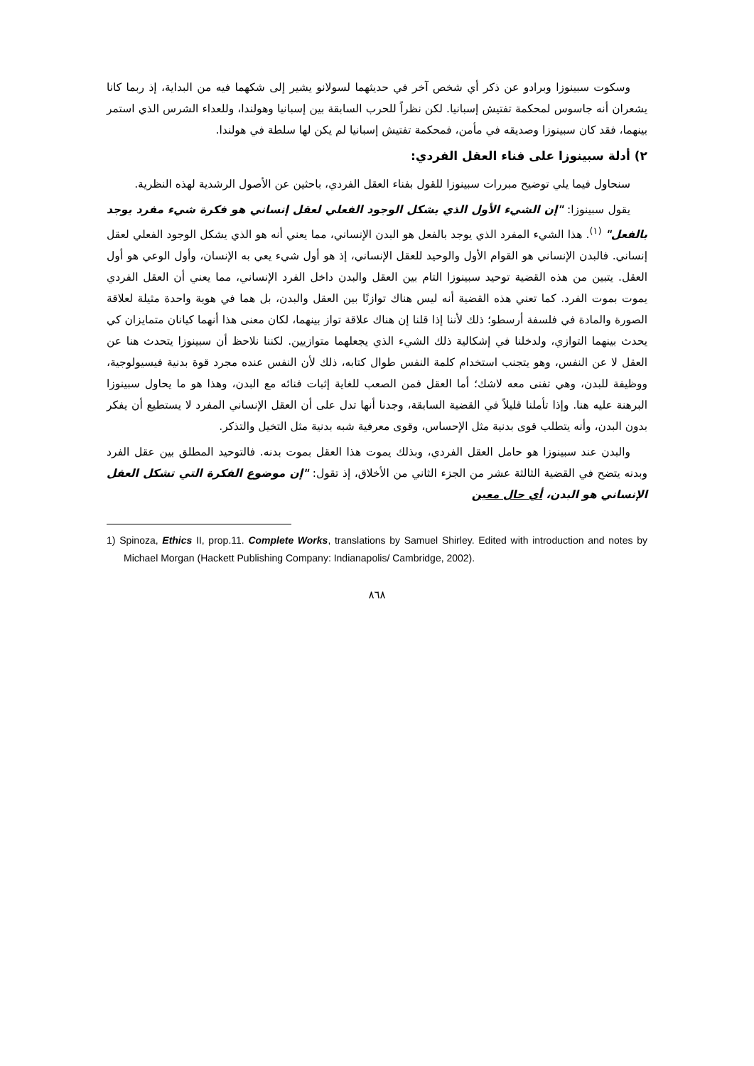وسكوت سبينوزا وبرادو عن ذكر أي شخص آخر في حديثهما لسولانو يشير إلى شكهما فيه من البداية، إذ ربما كانا يشعران أنه جاسوس لمحكمة تفتيش إسبانيا. لكن نظراً للحرب السابقة بين إسبانيا وهولندا، وللعداء الشرس الذي استمر بينهما، فقد كان سبينوزا وصديقه في مأمن، فمحكمة تفتيش إسبانيا لم يكن لها سلطة في هولندا.
٢) أدلة سبينوزا على فناء العقل الفردي:
سنحاول فيما يلي توضيح مبررات سبينوزا للقول بفناء العقل الفردي، باحثين عن الأصول الرشدية لهذه النظرية.
يقول سبينوزا: "إن الشيء الأول الذي يشكل الوجود الفعلي لعقل إنساني هو فكرة شيء مفرد يوجد بالفعل" <sup>(١)</sup>. هذا الشيء المفرد الذي يوجد بالفعل هو البدن الإنساني، مما يعني أنه هو الذي يشكل الوجود الفعلي لعقل إنساني. فالبدن الإنساني هو القوام الأول والوحيد للعقل الإنساني، إذ هو أول شيء يعي به الإنسان، وأول الوعي هو أول العقل. يتبين من هذه القضية توحيد سبينوزا التام بين العقل والبدن داخل الفرد الإنساني، مما يعني أن العقل الفردي يموت بموت الفرد. كما تعني هذه القضية أنه ليس هناك توازنًا بين العقل والبدن، بل هما في هوية واحدة مثيلة لعلاقة الصورة والمادة في فلسفة أرسطو؛ ذلك لأننا إذا قلنا إن هناك علاقة تواز بينهما، لكان معنى هذا أنهما كيانان متمايزان كي يحدث بينهما التوازي، ولدخلنا في إشكالية ذلك الشيء الذي يجعلهما متوازيين. لكننا نلاحظ أن سبينوزا يتحدث هنا عن العقل لا عن النفس، وهو يتجنب استخدام كلمة النفس طوال كتابه، ذلك لأن النفس عنده مجرد قوة بدنية فيسيولوجية، ووظيفة للبدن، وهي تفنى معه لاشك؛ أما العقل فمن الصعب للغاية إثبات فنائه مع البدن، وهذا هو ما يحاول سبينوزا البرهنة عليه هنا. وإذا تأملنا قليلاً في القضية السابقة، وجدنا أنها تدل على أن العقل الإنساني المفرد لا يستطيع أن يفكر بدون البدن، وأنه يتطلب قوى بدنية مثل الإحساس، وقوى معرفية شبه بدنية مثل التخيل والتذكر.
والبدن عند سبينوزا هو حامل العقل الفردي، وبذلك يموت هذا العقل بموت بدنه. فالتوحيد المطلق بين عقل الفرد وبدنه يتضح في القضية الثالثة عشر من الجزء الثاني من الأخلاق، إذ تقول: "إن موضوع الفكرة التي تشكل العقل الإنساني هو البدن، أي حال معين
1) Spinoza, Ethics II, prop.11. Complete Works, translations by Samuel Shirley. Edited with introduction and notes by Michael Morgan (Hackett Publishing Company: Indianapolis/ Cambridge, 2002).
٨٦٨